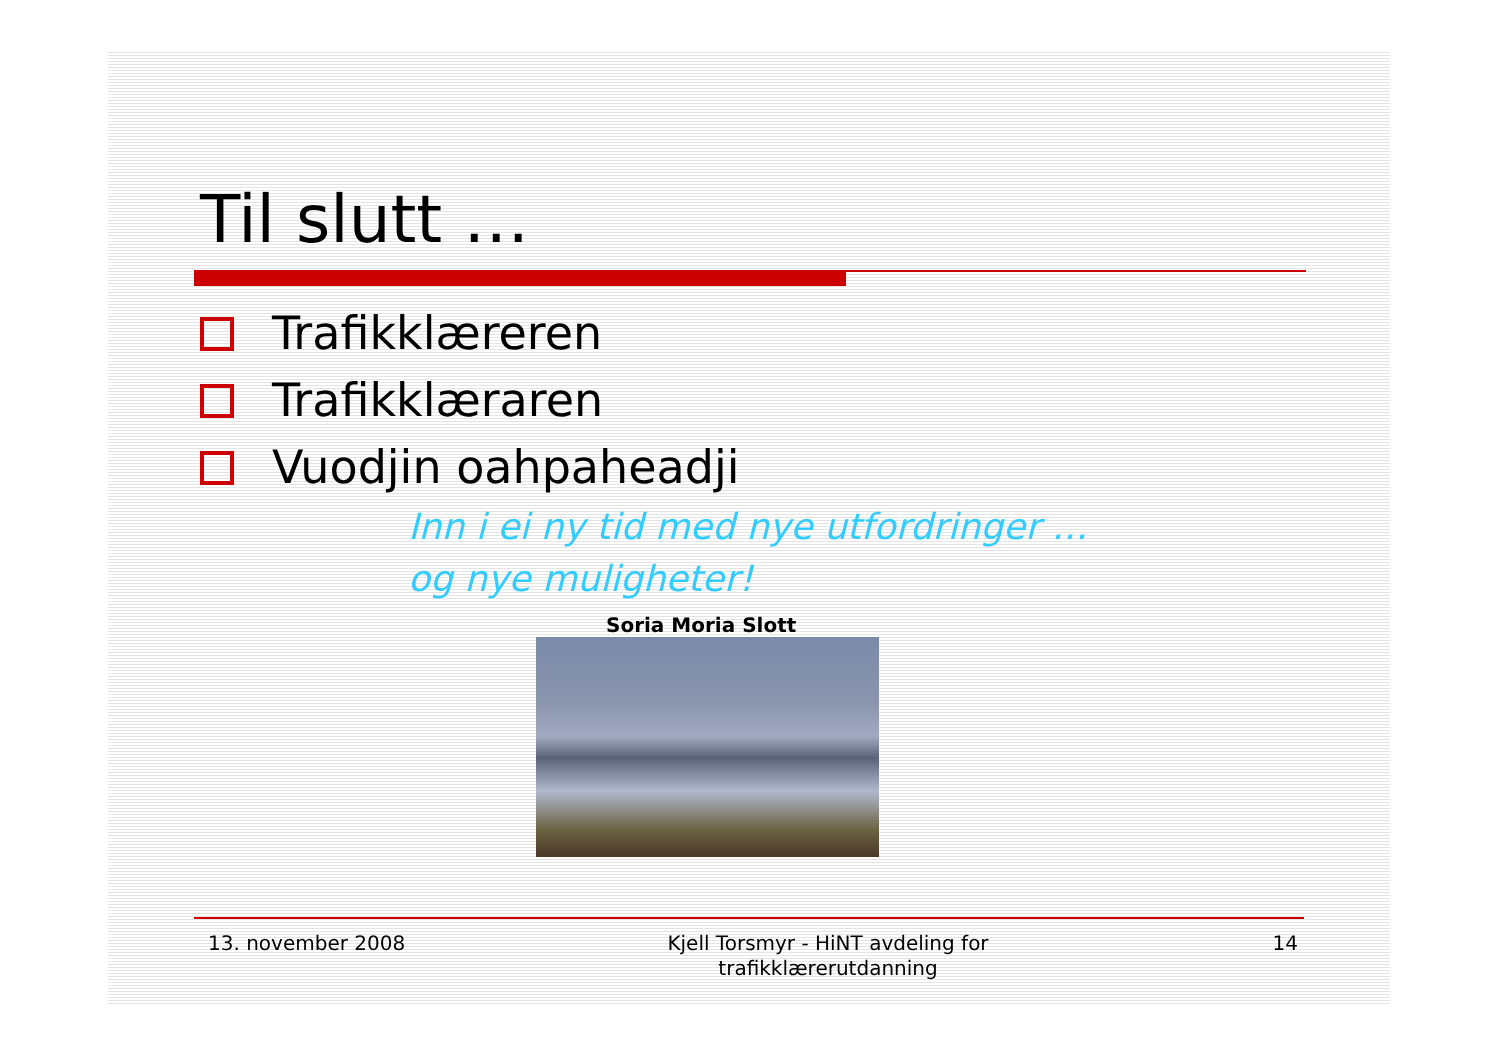Til slutt …
Trafikklæreren
Trafikklæraren
Vuodjin oahpaheadji
Inn i ei ny tid med nye utfordringer …
og nye muligheter!
Soria Moria Slott
13. november 2008 Kjell Torsmyr - HiNT avdeling for trafikklærerutdanning
14